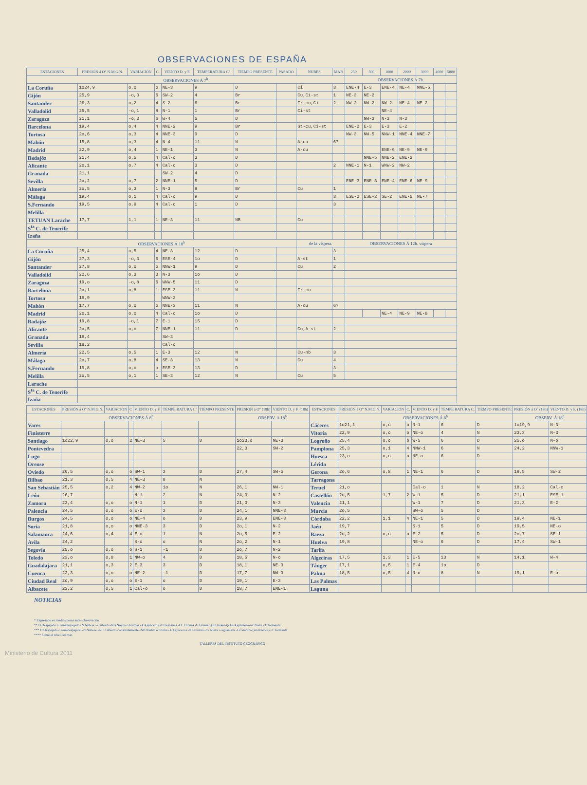OBSERVACIONES DE ESPAÑA
| ESTACIONES | PRESIÓN á O° N.M.G.N. | VARIACIÓN | C. | VIENTO D. y F. | TEMPERATURA C° | TIEMPO PRESENTE | PASADO | NUBES | MAR | 250 | 500 | 1000 | 2000 | 3000 | 4000 | 5000 |
| --- | --- | --- | --- | --- | --- | --- | --- | --- | --- | --- | --- | --- | --- | --- | --- | --- |
| OBSERVACIONES Á 7<sup>h</sup> | | | | | | | | | | OBSERVACIONES Á 7h. | | | | | | |
| La Coruña | 1o24,9 | o,o | o | NE-3 | 9 | D | | Ci | 3 | ENE-4 | E-3 | ENE-4 | NE-4 | NNE-5 | | |
| Gijón | 25,9 | -o,3 | 6 | SW-2 | 4 | Br | | Cu,Ci-st | 1 | NE-3 | NE-2 | | | | | |
| Santander | 26,3 | o,2 | 4 | S-2 | 6 | Br | | Fr-cu,Ci | 2 | NW-2 | NW-2 | NW-2 | NE-4 | NE-2 | | |
| Valladolid | 25,5 | -o,1 | 8 | N-1 | 1 | Br | | Ci-st | | | | NE-4 | | | | |
| Zaragoza | 21,1 | -o,3 | 6 | W-4 | 5 | D | | | | | NW-3 | N-3 | N-3 | | | |
| Barcelona | 19,4 | o,4 | 4 | NNE-2 | 9 | Br | | St-cu,Ci-st | | ENE-2 | E-3 | E-3 | E-2 | | | |
| Tortosa | 2o,6 | o,3 | 4 | NNE-3 | 9 | D | | | | NW-3 | NW-5 | NNW-1 | NNE-4 | NNE-7 | | |
| Mahón | 15,8 | o,3 | 4 | N-4 | 11 | N | | A-cu | 6? | | | | | | | |
| Madrid | 22,9 | o,4 | 1 | NE-1 | 3 | N | | A-cu | | | | ENE-6 | NE-9 | NE-9 | | |
| Badajóz | 21,4 | o,5 | 4 | Cal-o | 3 | D | | | | | NNE-5 | NNE-2 | ENE-2 | | | |
| Alicante | 2o,1 | o,7 | 4 | Cal-o | 3 | D | | | 2 | NNE-1 | N-1 | WNW-2 | NW-2 | | | |
| Granada | 21,1 | | | SW-2 | 4 | D | | | | | | | | | | |
| Sevilla | 2o,2 | o,7 | 2 | NNE-1 | 5 | D | | | | ENE-3 | ENE-3 | ENE-4 | ENE-6 | NE-9 | | |
| Almería | 2o,5 | o,3 | 1 | N-3 | 8 | Br | | Cu | 1 | | | | | | | |
| Málaga | 19,4 | o,1 | 4 | Cal-o | 9 | D | | | 3 | ESE-2 | ESE-2 | SE-2 | ENE-5 | NE-7 | | |
| S.Fernando | 19,5 | o,9 | 4 | Cal-o | 1 | D | | | 3 | | | | | | | |
| Melilla | | | | | | | | | | | | | | | | |
| TETUAN Larache | 17,7 | 1,1 | 1 | NE-3 | 11 | NB | | Cu | | | | | | | | |
| S<sup>ta</sup> C. de Tenerife | | | | | | | | | | | | | | | | |
| Izaña | | | | | | | | | | | | | | | | |
| OBSERVACIONES Á 18<sup>h</sup> | | | | | | | | de la víspera. | | OBSERVACIONES Á 12h. víspera | | | | | | |
| La Coruña | 25,4 | o,5 | 4 | NE-3 | 12 | D | | | 3 | | | | | | | |
| Gijón | 27,3 | -o,3 | 5 | ESE-4 | 1o | D | | A-st | 1 | | | | | | | |
| Santander | 27,8 | o,o | o | NNW-1 | 9 | D | | Cu | 2 | | | | | | | |
| Valladolid | 22,6 | o,3 | 3 | N-3 | 1o | D | | | | | | | | | | |
| Zaragoza | 19,o | -o,8 | 6 | WNW-5 | 11 | D | | | | | | | | | | |
| Barcelona | 2o,1 | o,8 | 1 | ESE-3 | 11 | N | | Fr-cu | | | | | | | | |
| Tortosa | 19,9 | | | WNW-2 | | | | | | | | | | | | |
| Mahón | 17,7 | o,o | o | NNE-3 | 11 | N | | A-cu | 6? | | | | | | | |
| Madrid | 2o,1 | o,o | 4 | Cal-o | 1o | D | | | | | | NE-4 | NE-9 | NE-8 | | |
| Badajóz | 19,8 | -o,1 | 7 | E-1 | 15 | D | | | | | | | | | | |
| Alicante | 2o,5 | o,o | 7 | NNE-1 | 11 | D | | Cu,A-st | 2 | | | | | | | |
| Granada | 19,4 | | | SW-3 | | | | | | | | | | | | |
| Sevilla | 18,2 | | | Cal-o | | | | | | | | | | | | |
| Almería | 22,5 | o,5 | 1 | E-3 | 12 | N | | Cu-nb | 3 | | | | | | | |
| Málaga | 2o,7 | o,8 | 4 | SE-3 | 13 | N | | Cu | 4 | | | | | | | |
| S.Fernando | 19,8 | o,o | o | ESE-3 | 13 | D | | | 3 | | | | | | | |
| Melilla | 2o,5 | o,1 | 1 | SE-3 | 12 | N | | Cu | 5 | | | | | | | |
| Larache | | | | | | | | | | | | | | | | |
| S<sup>ta</sup> C. de Tenerife | | | | | | | | | | | | | | | | |
| Izaña | | | | | | | | | | | | | | | | |
| ESTACIONES | PRESIÓN á O° N.M.G.N. | VARIACIÓN | C | VIENTO D. y F. | TEMPE RATURA C° | TIEMPO PRESENTE | PRESIÓN á O° (18h) | VIENTO D. y F. (18h) | ESTACIONES | PRESIÓN á O° N.M.G.N. | VARIACIÓN | C. | VIENTO D. y F. | TEMPE RATURA C. | TIEMPO PRESENTE | PRESIÓN á O° (18h) | VIENTO D. y F. (18h) |
| --- | --- | --- | --- | --- | --- | --- | --- | --- | --- | --- | --- | --- | --- | --- | --- | --- | --- |
| OBSERVACIONES Á 8<sup>h</sup> | | | | | | | OBSERV. A 18<sup>h</sup> | | | OBSERVACIONES Á 8<sup>h</sup> | | | | | | OBSERV. Á 18<sup>h</sup> | |
| Vares | | | | | | | | | Cáceres | 1o21,1 | o,o | o | N-1 | 6 | D | 1o19,9 | N-3 |
| Finisterre | | | | | | | | | Vitoria | 22,9 | o,o | o | NE-o | 4 | N | 23,3 | N-3 |
| Santiago | 1o22,9 | o,o | 2 | NE-3 | 5 | D | 1o23,o | NE-3 | Logroño | 25,4 | o,o | b | W-5 | 6 | D | 25,o | N-o |
| Pontevedra | | | | | | | 22,3 | SW-2 | Pamplona | 25,3 | o,1 | 4 | NNW-1 | 6 | N | 24,2 | NNW-1 |
| Lugo | | | | | | | | | Huesca | 23,o | o,o | o | NE-o | 6 | D | | |
| Orense | | | | | | | | | Lérida | | | | | | | | |
| Oviedo | 26,5 | o,o | o | SW-1 | 3 | D | 27,4 | SW-o | Gerona | 2o,6 | o,8 | 1 | NE-1 | 6 | D | 19,5 | SW-2 |
| Bilbao | 21,3 | o,5 | 4 | NE-3 | 8 | N | | | Tarragona | | | | | | | | |
| San Sebastián | 25,5 | o,2 | 4 | NW-2 | 1o | N | 26,1 | NW-1 | Teruel | 21,o | | | Cal-o | 1 | N | 18,2 | Cal-o |
| León | 26,7 | | | N-1 | 2 | N | 24,3 | N-2 | Castellón | 2o,5 | 1,7 | 2 | W-1 | 5 | D | 21,1 | ESE-1 |
| Zamora | 23,4 | o,o | o | N-1 | 1 | D | 21,3 | N-3 | Valencia | 21,1 | | | W-1 | 7 | D | 21,3 | E-2 |
| Palencia | 24,5 | o,o | o | E-o | 3 | D | 24,1 | NNE-3 | Murcia | 2o,5 | | | SW-o | 5 | D | | |
| Burgos | 24,5 | o,o | o | NE-4 | o | D | 23,9 | ENE-3 | Córdoba | 22,2 | 1,1 | 4 | NE-1 | 5 | D | 19,4 | NE-1 |
| Soria | 21,8 | o,o | o | NNE-3 | 3 | D | 2o,1 | N-2 | Jaén | 19,7 | | | S-1 | 5 | D | 19,5 | NE-o |
| Salamanca | 24,6 | o,4 | 4 | E-o | 1 | N | 2o,5 | E-2 | Baeza | 2o,2 | o,o | o | E-2 | 5 | D | 2o,7 | SE-1 |
| Avila | 24,2 | | | S-o | o | N | 2o,2 | N-1 | Huelva | 19,8 | | | NE-o | 6 | D | 17,4 | SW-1 |
| Segovia | 25,o | o,o | o | S-1 | -1 | D | 2o,7 | N-2 | Tarifa | | | | | | | | |
| Toledo | 23,o | o,8 | 1 | NW-o | 4 | D | 18,5 | N-o | Algeciras | 17,5 | 1,3 | 1 | E-5 | 13 | N | 14,1 | W-4 |
| Guadalajara | 21,1 | o,3 | 2 | E-3 | 3 | D | 18,1 | NE-3 | Tánger | 17,1 | o,5 | 1 | E-4 | 1o | D | | |
| Cuenca | 22,3 | o,o | o | NE-2 | -1 | D | 17,7 | NW-3 | Palma | 18,5 | o,5 | 4 | N-o | 8 | N | 19,1 | E-o |
| Ciudad Real | 2o,9 | o,o | o | E-1 | o | D | 19,1 | E-3 | Las Palmas | | | | | | | | |
| Albacete | 23,2 | o,5 | 1 | Cal-o | o | D | 18,7 | ENE-1 | Laguna | | | | | | | | |
NOTICIAS
* Expresado en medias horas antes observación.
** D Despejado ó semidespejado.-N Nuboso ó cubierto-NB Niebla ó brumas.-A Aguaceros.-ll Lloviznas.-LL Lluvias.-G Granizo (sin truenos)-An Aguanieve-nv Nieve.-T Tormenta.
*** D Despejado ó semidespejado.-N Nuboso.-NC Cubierto constantemente.-NB Niebla ó bruma.-A Aguaceros.-ll Llovizna.-nv Nieve ó aguanieve.-G Granizo (sin truenos).-T Tormenta.
**** Sobre el nivel del mar.
TALLERES DEL INSTITUTO GEOGRÁFICO
Ministerio de Cultura 2011